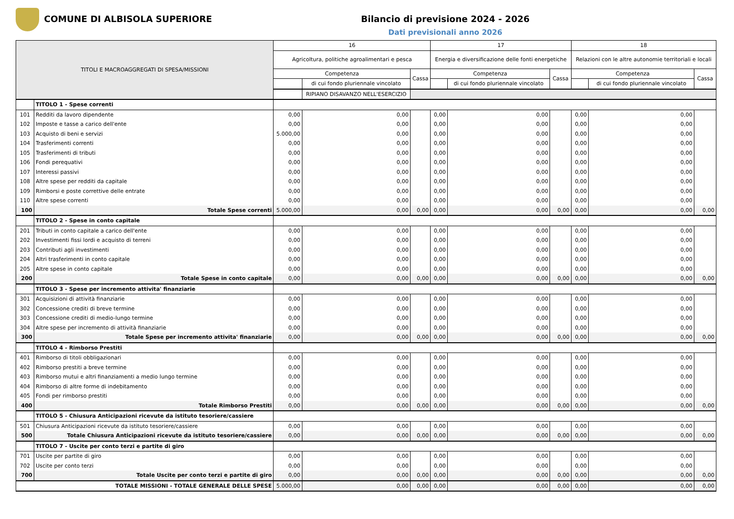COMUNE DI ALBISOLA SUPERIORE Bilancio di previsione 2024 - 2026
Dati previsionali anno 2026
| TITOLI E MACROAGGREGATI DI SPESA/MISSIONI | | 16 | | | 17 | | | 18 | | |
| --- | --- | --- | --- | --- | --- | --- | --- | --- | --- | --- |
| | | Agricoltura, politiche agroalimentari e pesca | | | Energia e diversificazione delle fonti energetiche | | | Relazioni con le altre autonomie territoriali e locali | | |
| | | Competenza | | Cassa | Competenza | | Cassa | Competenza | | Cassa |
| | | | di cui fondo pluriennale vincolato | | | di cui fondo pluriennale vincolato | | | di cui fondo pluriennale vincolato | |
| | | | RIPIANO DISAVANZO NELL'ESERCIZIO | | | | | | | |
| | TITOLO 1 - Spese correnti | | | | | | | | | |
| 101 | Redditi da lavoro dipendente | 0,00 | 0,00 | | 0,00 | 0,00 | | 0,00 | 0,00 | |
| 102 | Imposte e tasse a carico dell'ente | 0,00 | 0,00 | | 0,00 | 0,00 | | 0,00 | 0,00 | |
| 103 | Acquisto di beni e servizi | 5.000,00 | 0,00 | | 0,00 | 0,00 | | 0,00 | 0,00 | |
| 104 | Trasferimenti correnti | 0,00 | 0,00 | | 0,00 | 0,00 | | 0,00 | 0,00 | |
| 105 | Trasferimenti di tributi | 0,00 | 0,00 | | 0,00 | 0,00 | | 0,00 | 0,00 | |
| 106 | Fondi perequativi | 0,00 | 0,00 | | 0,00 | 0,00 | | 0,00 | 0,00 | |
| 107 | Interessi passivi | 0,00 | 0,00 | | 0,00 | 0,00 | | 0,00 | 0,00 | |
| 108 | Altre spese per redditi da capitale | 0,00 | 0,00 | | 0,00 | 0,00 | | 0,00 | 0,00 | |
| 109 | Rimborsi e poste correttive delle entrate | 0,00 | 0,00 | | 0,00 | 0,00 | | 0,00 | 0,00 | |
| 110 | Altre spese correnti | 0,00 | 0,00 | | 0,00 | 0,00 | | 0,00 | 0,00 | |
| 100 | Totale Spese correnti | 5.000,00 | 0,00 | 0,00 | 0,00 | 0,00 | 0,00 | 0,00 | 0,00 | 0,00 |
| | TITOLO 2 - Spese in conto capitale | | | | | | | | | |
| 201 | Tributi in conto capitale a carico dell'ente | 0,00 | 0,00 | | 0,00 | 0,00 | | 0,00 | 0,00 | |
| 202 | Investimenti fissi lordi e acquisto di terreni | 0,00 | 0,00 | | 0,00 | 0,00 | | 0,00 | 0,00 | |
| 203 | Contributi agli investimenti | 0,00 | 0,00 | | 0,00 | 0,00 | | 0,00 | 0,00 | |
| 204 | Altri trasferimenti in conto capitale | 0,00 | 0,00 | | 0,00 | 0,00 | | 0,00 | 0,00 | |
| 205 | Altre spese in conto capitale | 0,00 | 0,00 | | 0,00 | 0,00 | | 0,00 | 0,00 | |
| 200 | Totale Spese in conto capitale | 0,00 | 0,00 | 0,00 | 0,00 | 0,00 | 0,00 | 0,00 | 0,00 | 0,00 |
| | TITOLO 3 - Spese per incremento attivita' finanziarie | | | | | | | | | |
| 301 | Acquisizioni di attività finanziarie | 0,00 | 0,00 | | 0,00 | 0,00 | | 0,00 | 0,00 | |
| 302 | Concessione crediti di breve termine | 0,00 | 0,00 | | 0,00 | 0,00 | | 0,00 | 0,00 | |
| 303 | Concessione crediti di medio-lungo termine | 0,00 | 0,00 | | 0,00 | 0,00 | | 0,00 | 0,00 | |
| 304 | Altre spese per incremento di attività finanziarie | 0,00 | 0,00 | | 0,00 | 0,00 | | 0,00 | 0,00 | |
| 300 | Totale Spese per incremento attivita' finanziarie | 0,00 | 0,00 | 0,00 | 0,00 | 0,00 | 0,00 | 0,00 | 0,00 | 0,00 |
| | TITOLO 4 - Rimborso Prestiti | | | | | | | | | |
| 401 | Rimborso di titoli obbligazionari | 0,00 | 0,00 | | 0,00 | 0,00 | | 0,00 | 0,00 | |
| 402 | Rimborso prestiti a breve termine | 0,00 | 0,00 | | 0,00 | 0,00 | | 0,00 | 0,00 | |
| 403 | Rimborso mutui e altri finanziamenti a medio lungo termine | 0,00 | 0,00 | | 0,00 | 0,00 | | 0,00 | 0,00 | |
| 404 | Rimborso di altre forme di indebitamento | 0,00 | 0,00 | | 0,00 | 0,00 | | 0,00 | 0,00 | |
| 405 | Fondi per rimborso prestiti | 0,00 | 0,00 | | 0,00 | 0,00 | | 0,00 | 0,00 | |
| 400 | Totale Rimborso Prestiti | 0,00 | 0,00 | 0,00 | 0,00 | 0,00 | 0,00 | 0,00 | 0,00 | 0,00 |
| | TITOLO 5 - Chiusura Anticipazioni ricevute da istituto tesoriere/cassiere | | | | | | | | | |
| 501 | Chiusura Anticipazioni ricevute da istituto tesoriere/cassiere | 0,00 | 0,00 | | 0,00 | 0,00 | | 0,00 | 0,00 | |
| 500 | Totale Chiusura Anticipazioni ricevute da istituto tesoriere/cassiere | 0,00 | 0,00 | 0,00 | 0,00 | 0,00 | 0,00 | 0,00 | 0,00 | 0,00 |
| | TITOLO 7 - Uscite per conto terzi e partite di giro | | | | | | | | | |
| 701 | Uscite per partite di giro | 0,00 | 0,00 | | 0,00 | 0,00 | | 0,00 | 0,00 | |
| 702 | Uscite per conto terzi | 0,00 | 0,00 | | 0,00 | 0,00 | | 0,00 | 0,00 | |
| 700 | Totale Uscite per conto terzi e partite di giro | 0,00 | 0,00 | 0,00 | 0,00 | 0,00 | 0,00 | 0,00 | 0,00 | 0,00 |
| TOTALE MISSIONI - TOTALE GENERALE DELLE SPESE | | 5.000,00 | 0,00 | 0,00 | 0,00 | 0,00 | 0,00 | 0,00 | 0,00 | 0,00 |